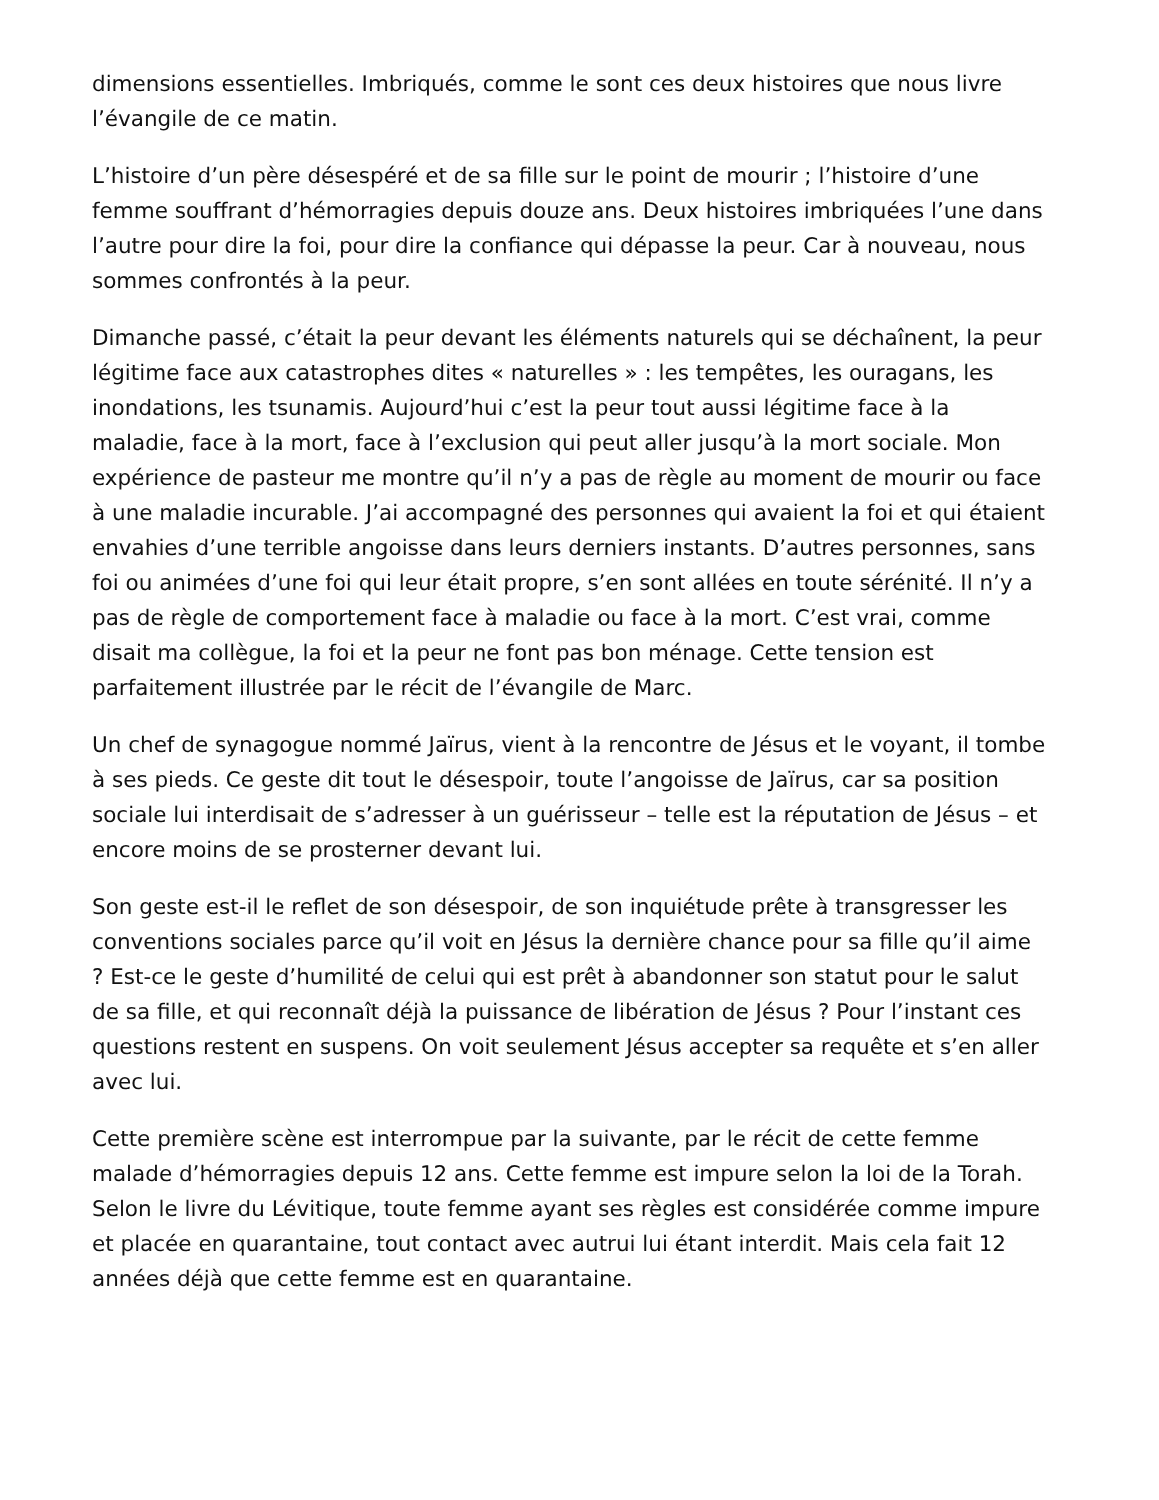dimensions essentielles. Imbriqués, comme le sont ces deux histoires que nous livre l’évangile de ce matin.
L’histoire d’un père désespéré et de sa fille sur le point de mourir ; l’histoire d’une femme souffrant d’hémorragies depuis douze ans. Deux histoires imbriquées l’une dans l’autre pour dire la foi, pour dire la confiance qui dépasse la peur. Car à nouveau, nous sommes confrontés à la peur.
Dimanche passé, c’était la peur devant les éléments naturels qui se déchaînent, la peur légitime face aux catastrophes dites « naturelles » : les tempêtes, les ouragans, les inondations, les tsunamis. Aujourd’hui c’est la peur tout aussi légitime face à la maladie, face à la mort, face à l’exclusion qui peut aller jusqu’à la mort sociale. Mon expérience de pasteur me montre qu’il n’y a pas de règle au moment de mourir ou face à une maladie incurable. J’ai accompagné des personnes qui avaient la foi et qui étaient envahies d’une terrible angoisse dans leurs derniers instants. D’autres personnes, sans foi ou animées d’une foi qui leur était propre, s’en sont allées en toute sérénité. Il n’y a pas de règle de comportement face à maladie ou face à la mort. C’est vrai, comme disait ma collègue, la foi et la peur ne font pas bon ménage. Cette tension est parfaitement illustrée par le récit de l’évangile de Marc.
Un chef de synagogue nommé Jaïrus, vient à la rencontre de Jésus et le voyant, il tombe à ses pieds. Ce geste dit tout le désespoir, toute l’angoisse de Jaïrus, car sa position sociale lui interdisait de s’adresser à un guérisseur – telle est la réputation de Jésus – et encore moins de se prosterner devant lui.
Son geste est-il le reflet de son désespoir, de son inquiétude prête à transgresser les conventions sociales parce qu’il voit en Jésus la dernière chance pour sa fille qu’il aime ? Est-ce le geste d’humilité de celui qui est prêt à abandonner son statut pour le salut de sa fille, et qui reconnaît déjà la puissance de libération de Jésus ? Pour l’instant ces questions restent en suspens. On voit seulement Jésus accepter sa requête et s’en aller avec lui.
Cette première scène est interrompue par la suivante, par le récit de cette femme malade d’hémorragies depuis 12 ans. Cette femme est impure selon la loi de la Torah. Selon le livre du Lévitique, toute femme ayant ses règles est considérée comme impure et placée en quarantaine, tout contact avec autrui lui étant interdit. Mais cela fait 12 années déjà que cette femme est en quarantaine.